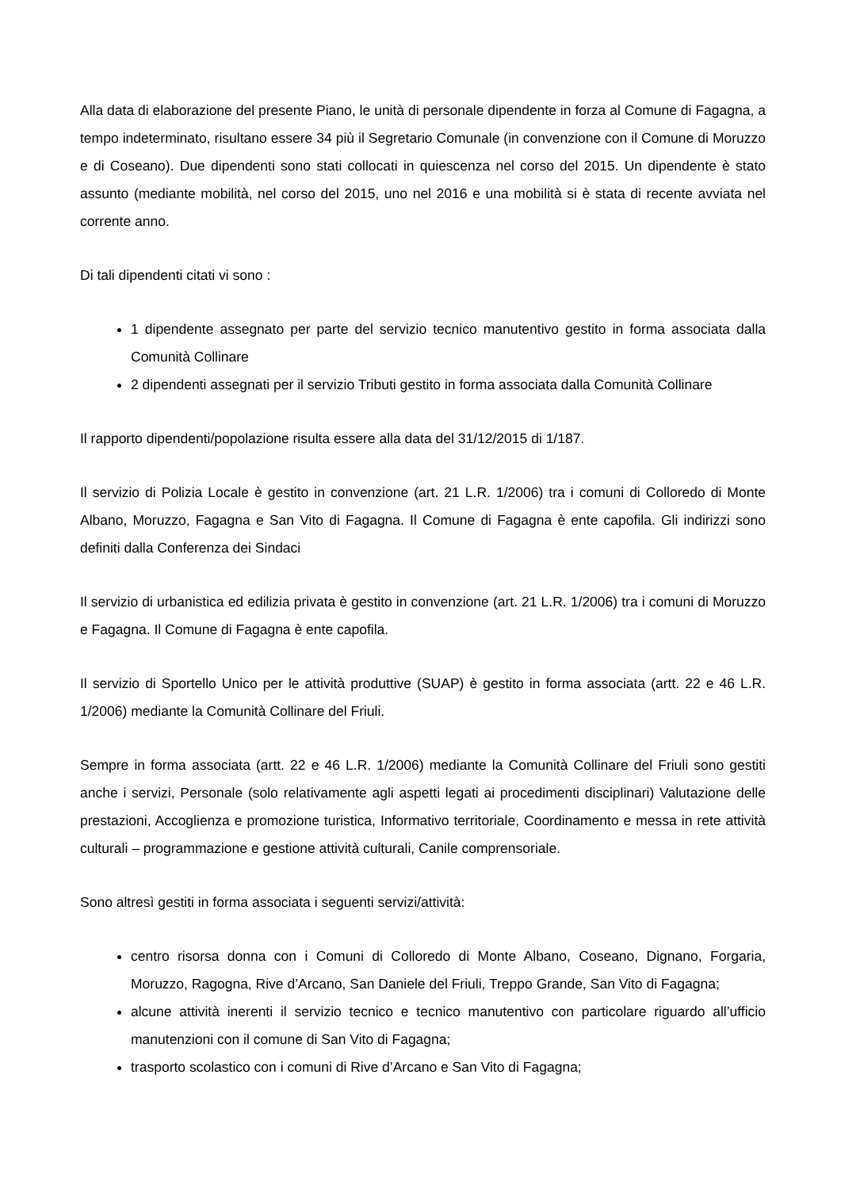Alla data di elaborazione del presente Piano, le unità di personale dipendente in forza al Comune di Fagagna, a tempo indeterminato, risultano essere 34 più il Segretario Comunale (in convenzione con il Comune di Moruzzo e di Coseano). Due dipendenti sono stati collocati in quiescenza nel corso del 2015. Un dipendente è stato assunto (mediante mobilità, nel corso del 2015, uno nel 2016 e una mobilità si è stata di recente avviata nel corrente anno.
Di tali dipendenti citati vi sono :
1 dipendente assegnato per parte del servizio tecnico manutentivo gestito in forma associata dalla Comunità Collinare
2 dipendenti assegnati per il servizio Tributi gestito in forma associata dalla Comunità Collinare
Il rapporto dipendenti/popolazione risulta essere alla data del 31/12/2015 di 1/187.
Il servizio di Polizia Locale è gestito in convenzione (art. 21 L.R. 1/2006) tra i comuni di Colloredo di Monte Albano, Moruzzo, Fagagna e San Vito di Fagagna. Il Comune di Fagagna è ente capofila. Gli indirizzi sono definiti dalla Conferenza dei Sindaci
Il servizio di urbanistica ed edilizia privata è gestito in convenzione (art. 21 L.R. 1/2006) tra i comuni di Moruzzo e Fagagna. Il Comune di Fagagna è ente capofila.
Il servizio di Sportello Unico per le attività produttive (SUAP) è gestito in forma associata (artt. 22 e 46 L.R. 1/2006) mediante la Comunità Collinare del Friuli.
Sempre in forma associata (artt. 22 e 46 L.R. 1/2006) mediante la Comunità Collinare del Friuli sono gestiti anche i servizi, Personale (solo relativamente agli aspetti legati ai procedimenti disciplinari) Valutazione delle prestazioni, Accoglienza e promozione turistica, Informativo territoriale, Coordinamento e messa in rete attività culturali – programmazione e gestione attività culturali, Canile comprensoriale.
Sono altresì gestiti in forma associata i seguenti servizi/attività:
centro risorsa donna con i Comuni di Colloredo di Monte Albano, Coseano, Dignano, Forgaria, Moruzzo, Ragogna, Rive d’Arcano, San Daniele del Friuli, Treppo Grande, San Vito di Fagagna;
alcune attività inerenti il servizio tecnico e tecnico manutentivo con particolare riguardo all’ufficio manutenzioni con il comune di San Vito di Fagagna;
trasporto scolastico con i comuni di Rive d’Arcano e San Vito di Fagagna;